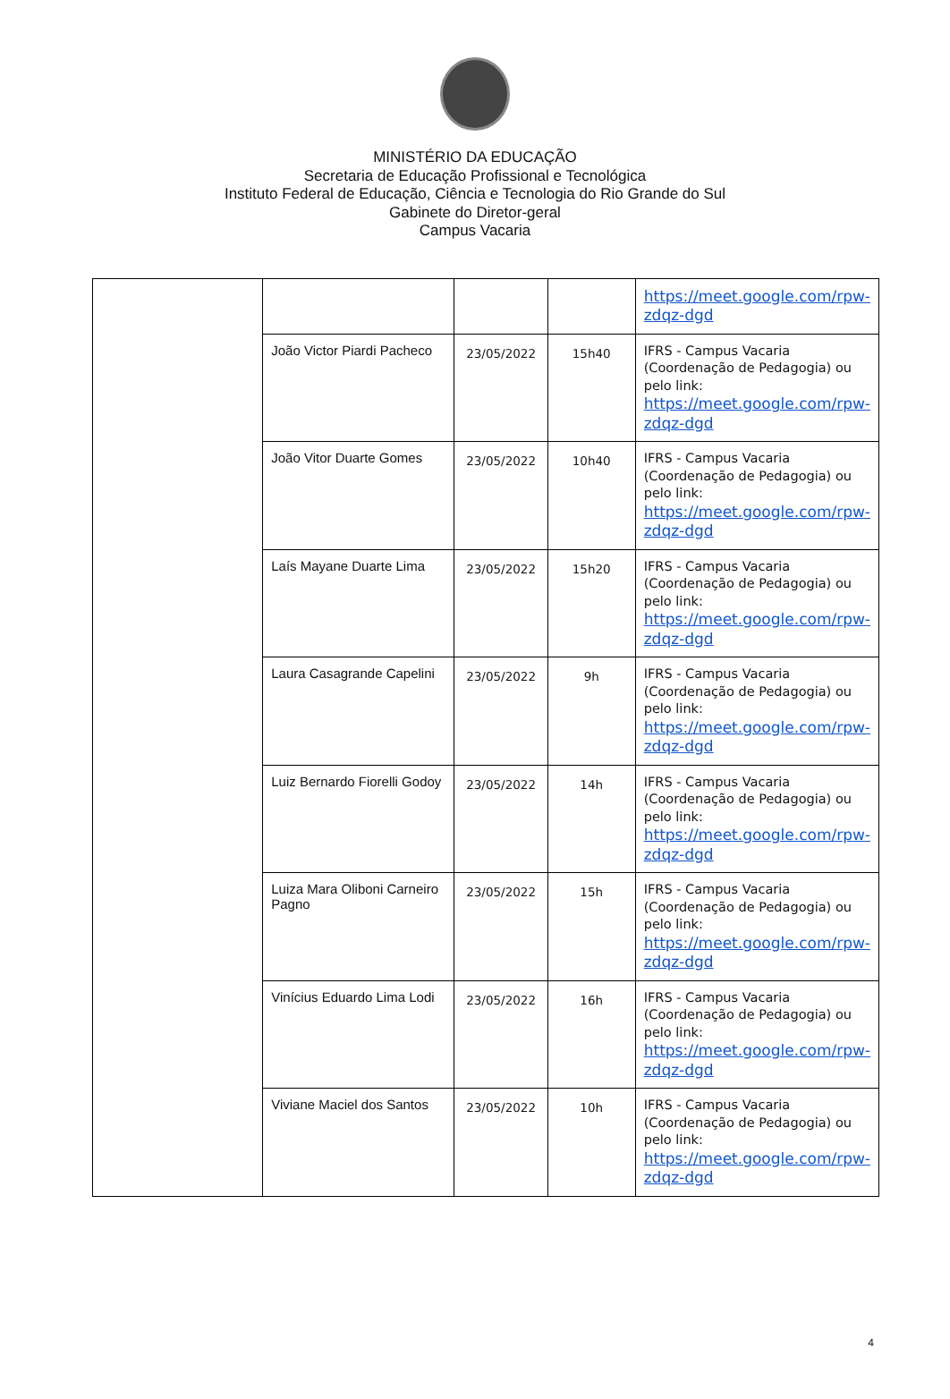MINISTÉRIO DA EDUCAÇÃO
Secretaria de Educação Profissional e Tecnológica
Instituto Federal de Educação, Ciência e Tecnologia do Rio Grande do Sul
Gabinete do Diretor-geral
Campus Vacaria
| | | | | https://meet.google.com/rpw-zdqz-dgd |
| | João Victor Piardi Pacheco | 23/05/2022 | 15h40 | IFRS - Campus Vacaria (Coordenação de Pedagogia) ou pelo link: https://meet.google.com/rpw-zdqz-dgd |
| | João Vitor Duarte Gomes | 23/05/2022 | 10h40 | IFRS - Campus Vacaria (Coordenação de Pedagogia) ou pelo link: https://meet.google.com/rpw-zdqz-dgd |
| | Laís Mayane Duarte Lima | 23/05/2022 | 15h20 | IFRS - Campus Vacaria (Coordenação de Pedagogia) ou pelo link: https://meet.google.com/rpw-zdqz-dgd |
| | Laura Casagrande Capelini | 23/05/2022 | 9h | IFRS - Campus Vacaria (Coordenação de Pedagogia) ou pelo link: https://meet.google.com/rpw-zdqz-dgd |
| | Luiz Bernardo Fiorelli Godoy | 23/05/2022 | 14h | IFRS - Campus Vacaria (Coordenação de Pedagogia) ou pelo link: https://meet.google.com/rpw-zdqz-dgd |
| | Luiza Mara Oliboni Carneiro Pagno | 23/05/2022 | 15h | IFRS - Campus Vacaria (Coordenação de Pedagogia) ou pelo link: https://meet.google.com/rpw-zdqz-dgd |
| | Vinícius Eduardo Lima Lodi | 23/05/2022 | 16h | IFRS - Campus Vacaria (Coordenação de Pedagogia) ou pelo link: https://meet.google.com/rpw-zdqz-dgd |
| | Viviane Maciel dos Santos | 23/05/2022 | 10h | IFRS - Campus Vacaria (Coordenação de Pedagogia) ou pelo link: https://meet.google.com/rpw-zdqz-dgd |
4